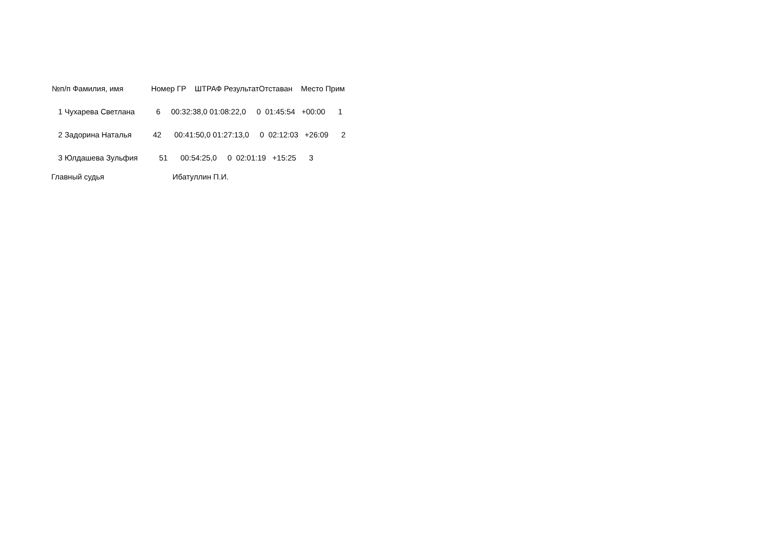| №п/п Фамилия, имя Номер ГР ШТРАФ РезультатОтставан Место Прим |
| --- |
| 1 Чухарева Светлана 6 00:32:38,0 01:08:22,0 0 01:45:54 +00:00 1 |
| 2 Задорина Наталья 42 00:41:50,0 01:27:13,0 0 02:12:03 +26:09 2 |
| 3 Юлдашева Зульфия 51 00:54:25,0 0 02:01:19 +15:25 3 |
Главный судья Ибатуллин П.И.